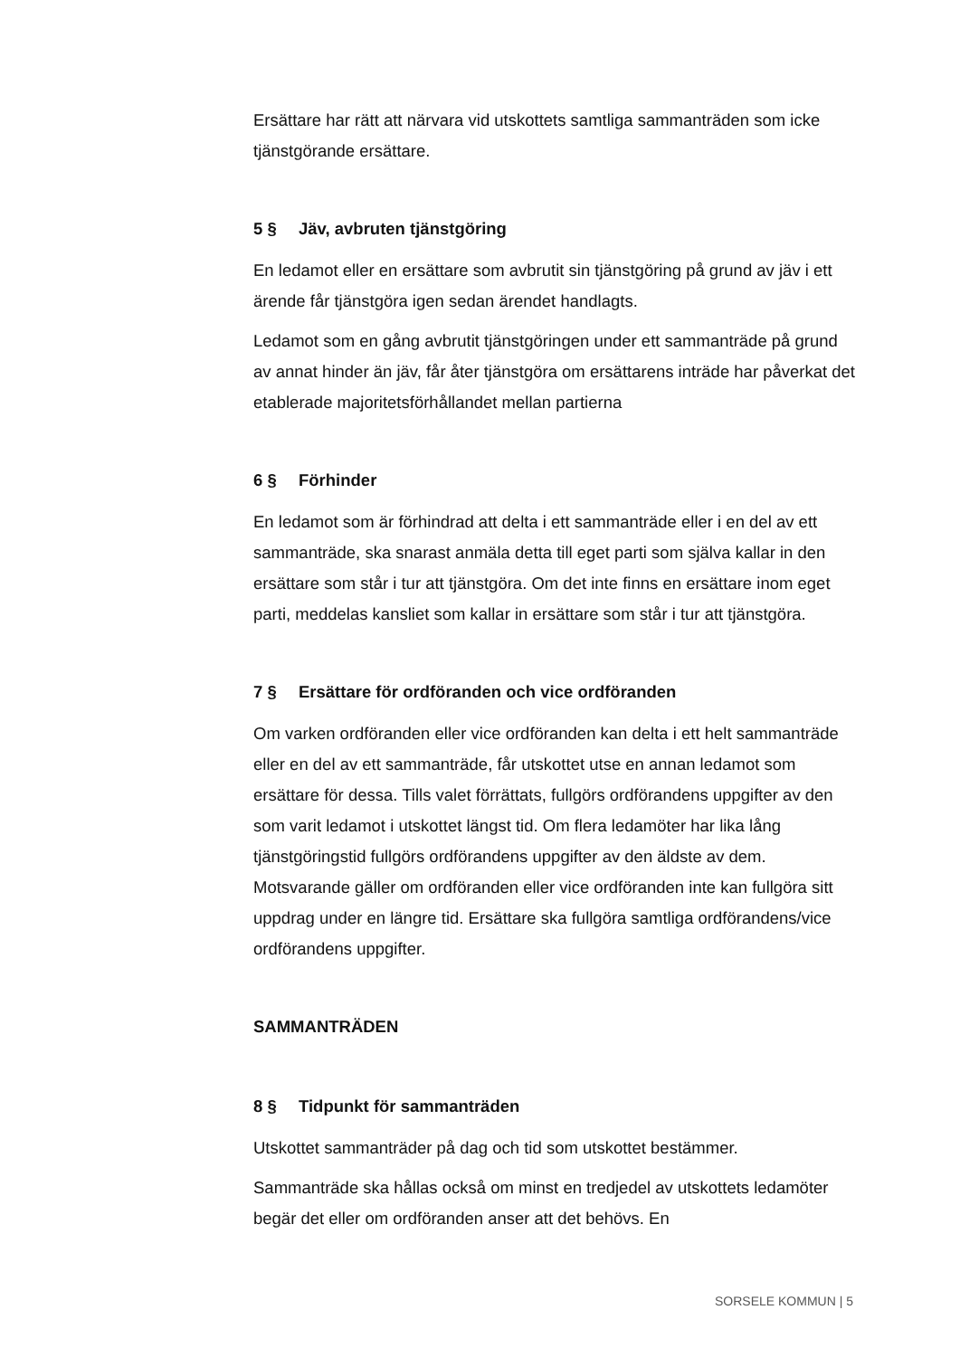Ersättare har rätt att närvara vid utskottets samtliga sammanträden som icke tjänstgörande ersättare.
5 § Jäv, avbruten tjänstgöring
En ledamot eller en ersättare som avbrutit sin tjänstgöring på grund av jäv i ett ärende får tjänstgöra igen sedan ärendet handlagts.
Ledamot som en gång avbrutit tjänstgöringen under ett sammanträde på grund av annat hinder än jäv, får åter tjänstgöra om ersättarens inträde har påverkat det etablerade majoritetsförhållandet mellan partierna
6 § Förhinder
En ledamot som är förhindrad att delta i ett sammanträde eller i en del av ett sammanträde, ska snarast anmäla detta till eget parti som själva kallar in den ersättare som står i tur att tjänstgöra. Om det inte finns en ersättare inom eget parti, meddelas kansliet som kallar in ersättare som står i tur att tjänstgöra.
7 § Ersättare för ordföranden och vice ordföranden
Om varken ordföranden eller vice ordföranden kan delta i ett helt sammanträde eller en del av ett sammanträde, får utskottet utse en annan ledamot som ersättare för dessa. Tills valet förrättats, fullgörs ordförandens uppgifter av den som varit ledamot i utskottet längst tid. Om flera ledamöter har lika lång tjänstgöringstid fullgörs ordförandens uppgifter av den äldste av dem. Motsvarande gäller om ordföranden eller vice ordföranden inte kan fullgöra sitt uppdrag under en längre tid. Ersättare ska fullgöra samtliga ordförandens/vice ordförandens uppgifter.
SAMMANTRÄDEN
8 § Tidpunkt för sammanträden
Utskottet sammanträder på dag och tid som utskottet bestämmer.
Sammanträde ska hållas också om minst en tredjedel av utskottets ledamöter begär det eller om ordföranden anser att det behövs. En
SORSELE KOMMUN | 5